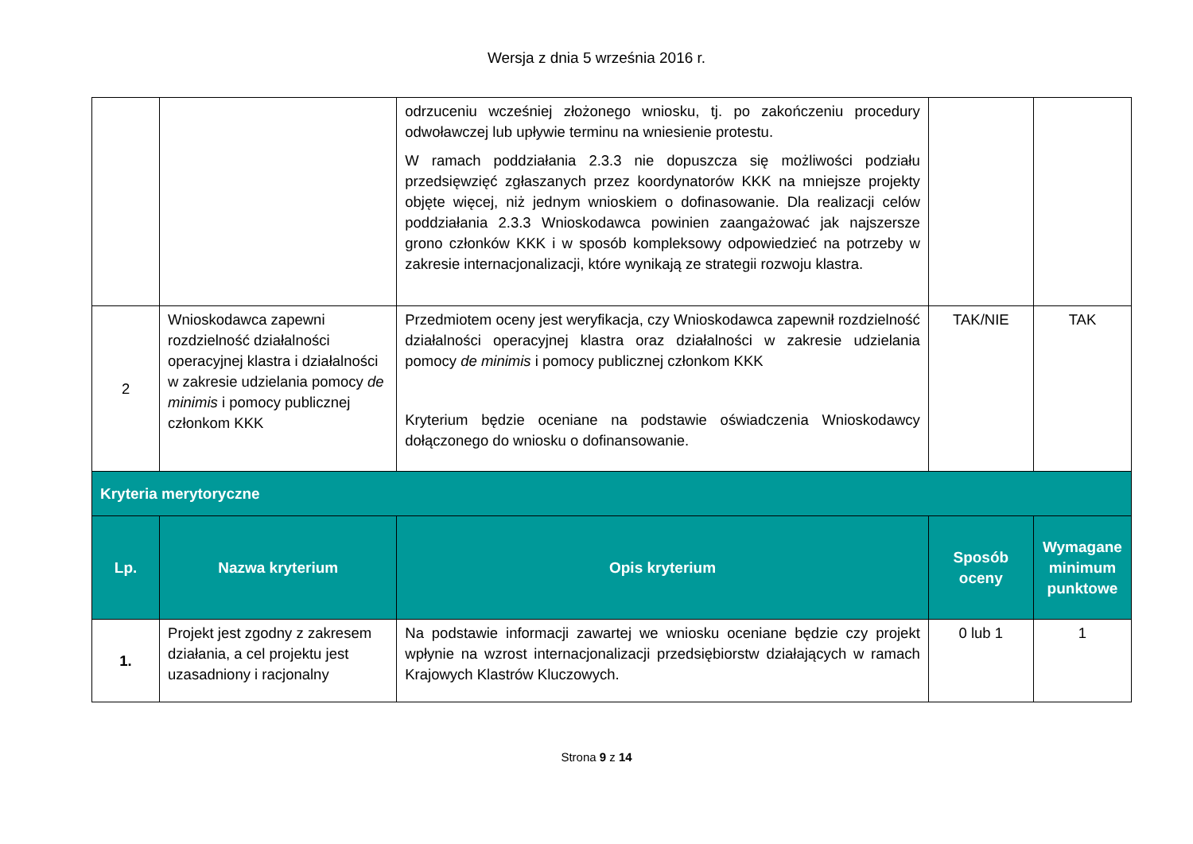Wersja z dnia 5 września 2016 r.
| | | odrzuceniu wcześniej złożonego wniosku, tj. po zakończeniu procedury odwoławczej lub upływie terminu na wniesienie protestu. W ramach poddziałania 2.3.3 nie dopuszcza się możliwości podziału przedsięwzięć zgłaszanych przez koordynatorów KKK na mniejsze projekty objęte więcej, niż jednym wnioskiem o dofinasowanie. Dla realizacji celów poddziałania 2.3.3 Wnioskodawca powinien zaangażować jak najszersze grono członków KKK i w sposób kompleksowy odpowiedzieć na potrzeby w zakresie internacjonalizacji, które wynikają ze strategii rozwoju klastra. | | |
| 2 | Wnioskodawca zapewni rozdzielność działalności operacyjnej klastra i działalności w zakresie udzielania pomocy de minimis i pomocy publicznej członkom KKK | Przedmiotem oceny jest weryfikacja, czy Wnioskodawca zapewnił rozdzielność działalności operacyjnej klastra oraz działalności w zakresie udzielania pomocy de minimis i pomocy publicznej członkom KKK Kryterium będzie oceniane na podstawie oświadczenia Wnioskodawcy dołączonego do wniosku o dofinansowanie. | TAK/NIE | TAK |
| Kryteria merytoryczne | | | | |
| Lp. | Nazwa kryterium | Opis kryterium | Sposób oceny | Wymagane minimum punktowe |
| 1. | Projekt jest zgodny z zakresem działania, a cel projektu jest uzasadniony i racjonalny | Na podstawie informacji zawartej we wniosku oceniane będzie czy projekt wpłynie na wzrost internacjonalizacji przedsiębiorstw działających w ramach Krajowych Klastrów Kluczowych. | 0 lub 1 | 1 |
Strona 9 z 14